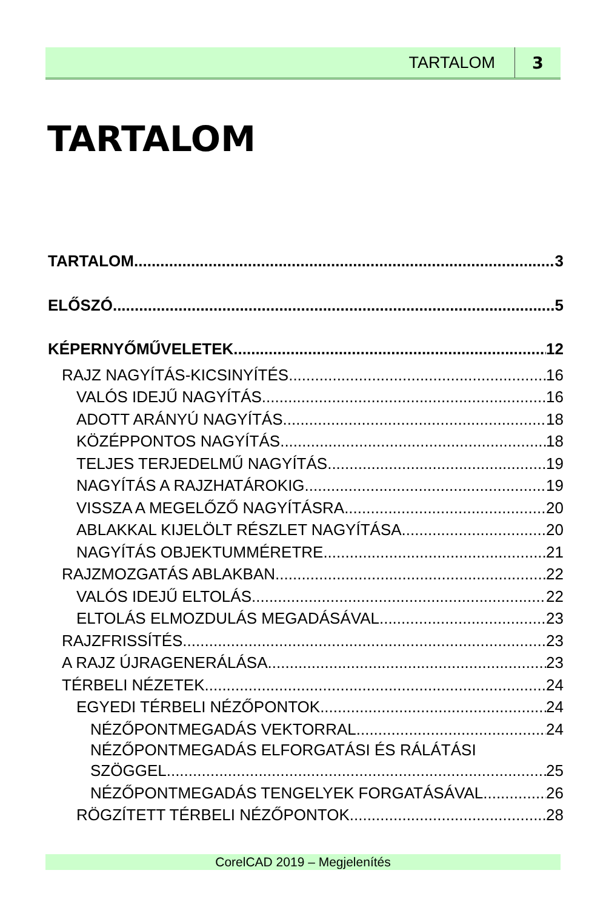TARTALOM 3
TARTALOM
TARTALOM 3
ELŐSZÓ 5
KÉPERNYŐMŰVELETEK 12
RAJZ NAGYÍTÁS-KICSINYÍTÉS 16
VALÓS IDEJŰ NAGYÍTÁS 16
ADOTT ARÁNYÚ NAGYÍTÁS 18
KÖZÉPPONTOS NAGYÍTÁS 18
TELJES TERJEDELMŰ NAGYÍTÁS 19
NAGYÍTÁS A RAJZHATÁROKIG 19
VISSZA A MEGELŐZŐ NAGYÍTÁSRA 20
ABLAKKAL KIJELÖLT RÉSZLET NAGYÍTÁSA 20
NAGYÍTÁS OBJEKTUMMÉRETRE 21
RAJZMOZGATÁS ABLAKBAN 22
VALÓS IDEJŰ ELTOLÁS 22
ELTOLÁS ELMOZDULÁS MEGADÁSÁVAL 23
RAJZFRISSÍTÉS 23
A RAJZ ÚJRAGENERÁLÁSA 23
TÉRBELI NÉZETEK 24
EGYEDI TÉRBELI NÉZŐPONTOK 24
NÉZŐPONTMEGADÁS VEKTORRAL 24
NÉZŐPONTMEGADÁS ELFORGATÁSI ÉS RÁLÁTÁSI
SZÖGGEL 25
NÉZŐPONTMEGADÁS TENGELYEK FORGATÁSÁVAL 26
RÖGZÍTETT TÉRBELI NÉZŐPONTOK 28
CorelCAD 2019 – Megjelenítés